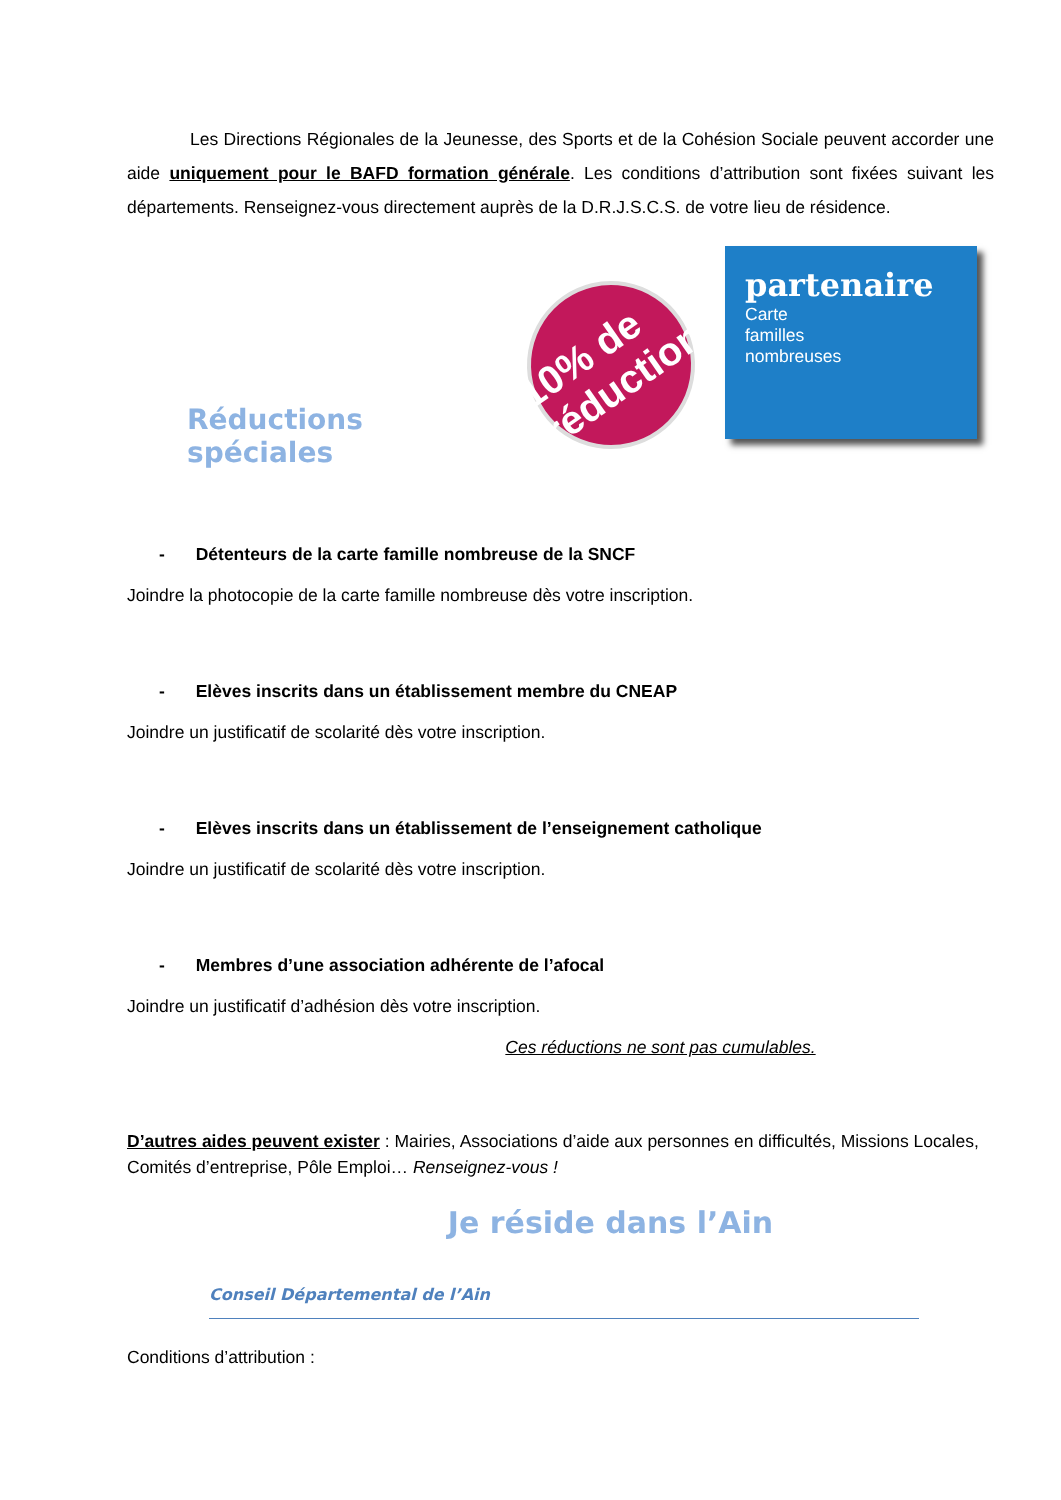Les Directions Régionales de la Jeunesse, des Sports et de la Cohésion Sociale peuvent accorder une aide uniquement pour le BAFD formation générale. Les conditions d’attribution sont fixées suivant les départements. Renseignez-vous directement auprès de la D.R.J.S.C.S. de votre lieu de résidence.
Réductions spéciales
10% de réduction
partenaire
Carte
familles
nombreuses
- Détenteurs de la carte famille nombreuse de la SNCF
Joindre la photocopie de la carte famille nombreuse dès votre inscription.
- Elèves inscrits dans un établissement membre du CNEAP
Joindre un justificatif de scolarité dès votre inscription.
- Elèves inscrits dans un établissement de l’enseignement catholique
Joindre un justificatif de scolarité dès votre inscription.
- Membres d’une association adhérente de l’afocal
Joindre un justificatif d’adhésion dès votre inscription.
Ces réductions ne sont pas cumulables.
D’autres aides peuvent exister : Mairies, Associations d’aide aux personnes en difficultés, Missions Locales, Comités d’entreprise, Pôle Emploi… Renseignez-vous !
Je réside dans l’Ain
Conseil Départemental de l’Ain
Conditions d’attribution :